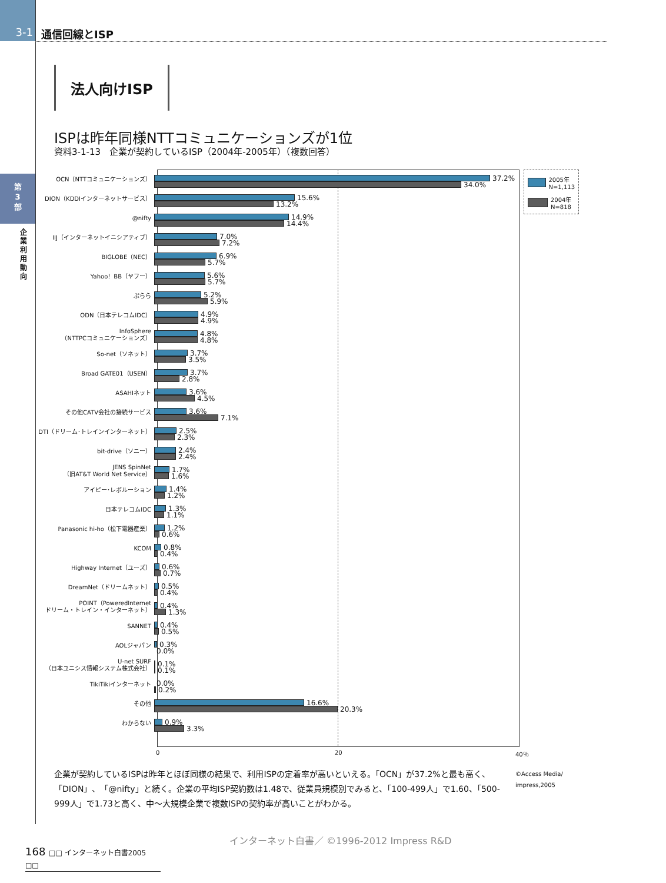3-1
通信回線とISP
第
3
部
企業利用動向
法人向けISP
ISPは昨年同様NTTコミュニケーションズが1位
資料3-1-13　企業が契約しているISP（2004年-2005年）（複数回答）
2005年
N=1,113
2004年
N=818
OCN（NTTコミュニケーションズ）
37.2%
34.0%
DION（KDDIインターネットサービス）
15.6%
13.2%
@nifty
14.9%
14.4%
IIJ（インターネットイニシアティブ）
7.0%
7.2%
BIGLOBE（NEC）
6.9%
5.7%
Yahoo！BB（ヤフー）
5.6%
5.7%
ぷらら
5.2%
5.9%
ODN（日本テレコムIDC）
4.9%
4.9%
InfoSphere
（NTTPCコミュニケーションズ）
4.8%
4.8%
So-net（ソネット）
3.7%
3.5%
Broad GATE01（USEN）
3.7%
2.8%
ASAHIネット
3.6%
4.5%
その他CATV会社の接続サービス
3.6%
7.1%
DTI（ドリーム･トレインインターネット）
2.5%
2.3%
bit-drive（ソニー）
2.4%
2.4%
JENS SpinNet
（旧AT&T World Net Service）
1.7%
1.6%
アイピー･レボルーション
1.4%
1.2%
日本テレコムIDC
1.3%
1.1%
Panasonic hi-ho（松下電器産業）
1.2%
0.6%
KCOM
0.8%
0.4%
Highway Internet（ユーズ）
0.6%
0.7%
DreamNet（ドリームネット）
0.5%
0.4%
POINT（PoweredInternet
ドリーム・トレイン・インターネット）
0.4%
1.3%
SANNET
0.4%
0.5%
AOLジャパン
0.3%
0.0%
U-net SURF
（日本ユニシス情報システム株式会社）
0.1%
0.1%
TikiTikiインターネット
0.0%
0.2%
その他
16.6%
20.3%
わからない
0.9%
3.3%
0 20 40％
企業が契約しているISPは昨年とほぼ同様の結果で、利用ISPの定着率が高いといえる。「OCN」が37.2%と最も高く、「DION」、「@nifty」と続く。企業の平均ISP契約数は1.48で、従業員規模別でみると、「100-499人」で1.60、「500-999人」で1.73と高く、中～大規模企業で複数ISPの契約率が高いことがわかる。
©Access Media/
impress,2005
インターネット白書／ ©1996-2012 Impress R&D
168 □□ インターネット白書2005 □□